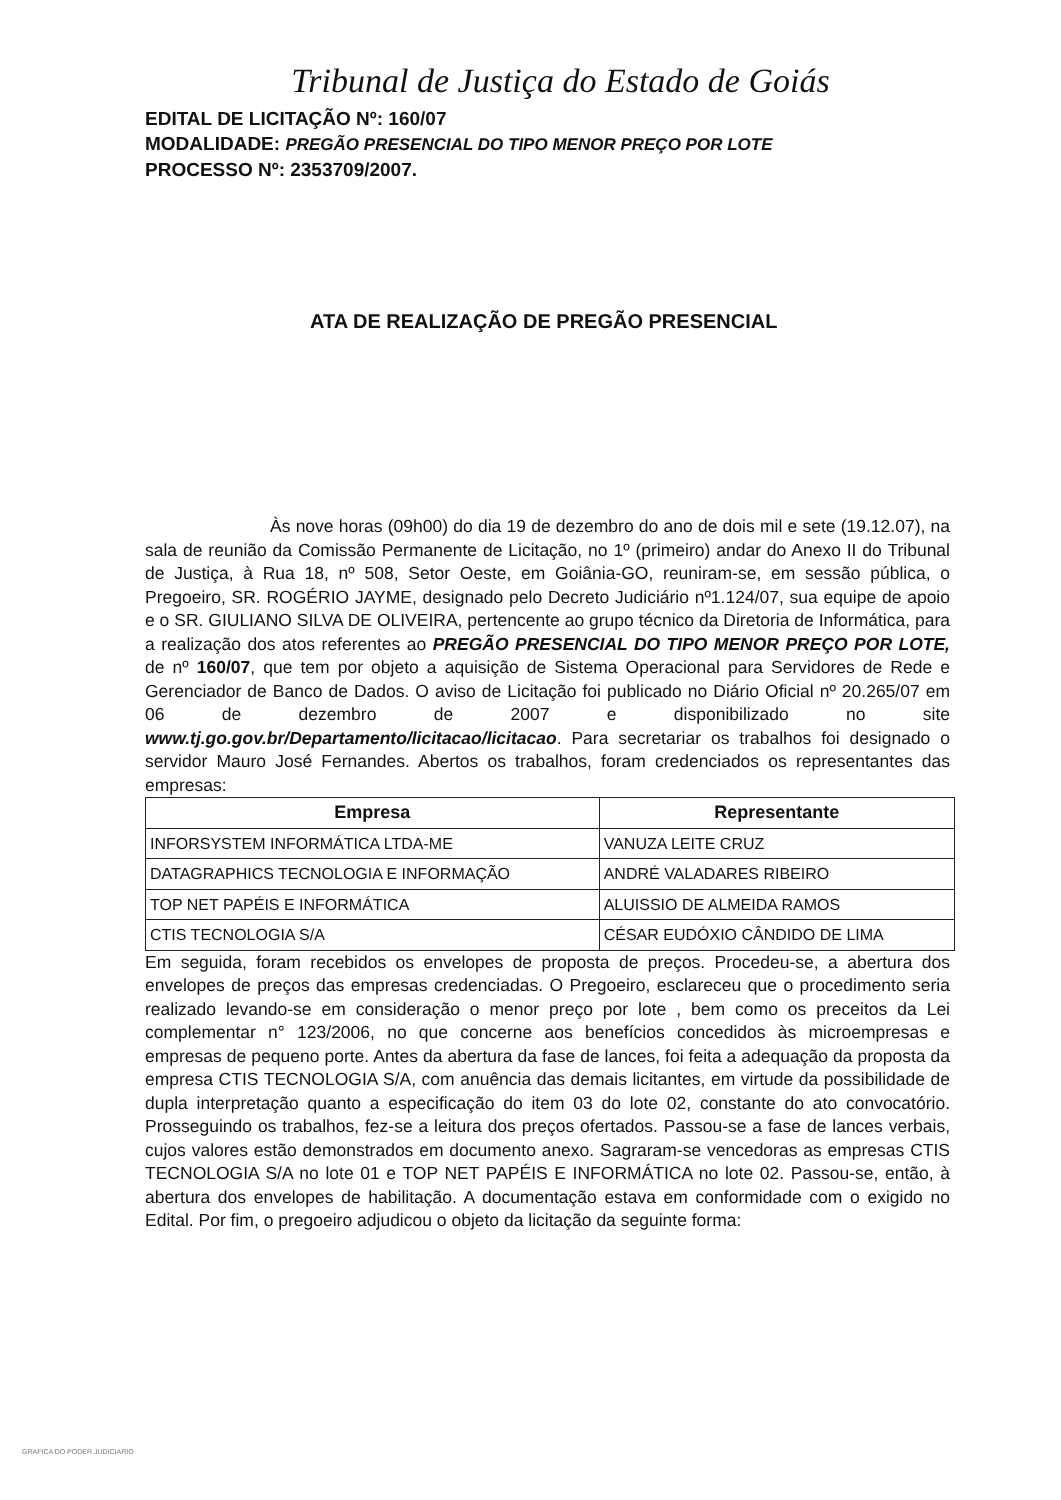Tribunal de Justiça do Estado de Goiás
EDITAL DE LICITAÇÃO Nº: 160/07
MODALIDADE: PREGÃO PRESENCIAL DO TIPO MENOR PREÇO POR LOTE
PROCESSO Nº: 2353709/2007.
ATA DE REALIZAÇÃO DE PREGÃO PRESENCIAL
Às nove horas (09h00) do dia 19 de dezembro do ano de dois mil e sete (19.12.07), na sala de reunião da Comissão Permanente de Licitação, no 1º (primeiro) andar do Anexo II do Tribunal de Justiça, à Rua 18, nº 508, Setor Oeste, em Goiânia-GO, reuniram-se, em sessão pública, o Pregoeiro, SR. ROGÉRIO JAYME, designado pelo Decreto Judiciário nº1.124/07, sua equipe de apoio e o SR. GIULIANO SILVA DE OLIVEIRA, pertencente ao grupo técnico da Diretoria de Informática, para a realização dos atos referentes ao PREGÃO PRESENCIAL DO TIPO MENOR PREÇO POR LOTE, de nº 160/07, que tem por objeto a aquisição de Sistema Operacional para Servidores de Rede e Gerenciador de Banco de Dados. O aviso de Licitação foi publicado no Diário Oficial nº 20.265/07 em 06 de dezembro de 2007 e disponibilizado no site www.tj.go.gov.br/Departamento/licitacao/licitacao. Para secretariar os trabalhos foi designado o servidor Mauro José Fernandes. Abertos os trabalhos, foram credenciados os representantes das empresas:
| Empresa | Representante |
| --- | --- |
| INFORSYSTEM INFORMÁTICA LTDA-ME | VANUZA LEITE CRUZ |
| DATAGRAPHICS TECNOLOGIA E INFORMAÇÃO | ANDRÉ VALADARES RIBEIRO |
| TOP NET PAPÉIS E INFORMÁTICA | ALUISSIO DE ALMEIDA RAMOS |
| CTIS TECNOLOGIA S/A | CÉSAR EUDÓXIO CÂNDIDO DE LIMA |
Em seguida, foram recebidos os envelopes de proposta de preços. Procedeu-se, a abertura dos envelopes de preços das empresas credenciadas. O Pregoeiro, esclareceu que o procedimento seria realizado levando-se em consideração o menor preço por lote , bem como os preceitos da Lei complementar n° 123/2006, no que concerne aos benefícios concedidos às microempresas e empresas de pequeno porte. Antes da abertura da fase de lances, foi feita a adequação da proposta da empresa CTIS TECNOLOGIA S/A, com anuência das demais licitantes, em virtude da possibilidade de dupla interpretação quanto a especificação do item 03 do lote 02, constante do ato convocatório. Prosseguindo os trabalhos, fez-se a leitura dos preços ofertados. Passou-se a fase de lances verbais, cujos valores estão demonstrados em documento anexo. Sagraram-se vencedoras as empresas CTIS TECNOLOGIA S/A no lote 01 e TOP NET PAPÉIS E INFORMÁTICA no lote 02. Passou-se, então, à abertura dos envelopes de habilitação. A documentação estava em conformidade com o exigido no Edital. Por fim, o pregoeiro adjudicou o objeto da licitação da seguinte forma:
GRAFICA DO PODER JUDICIARIO